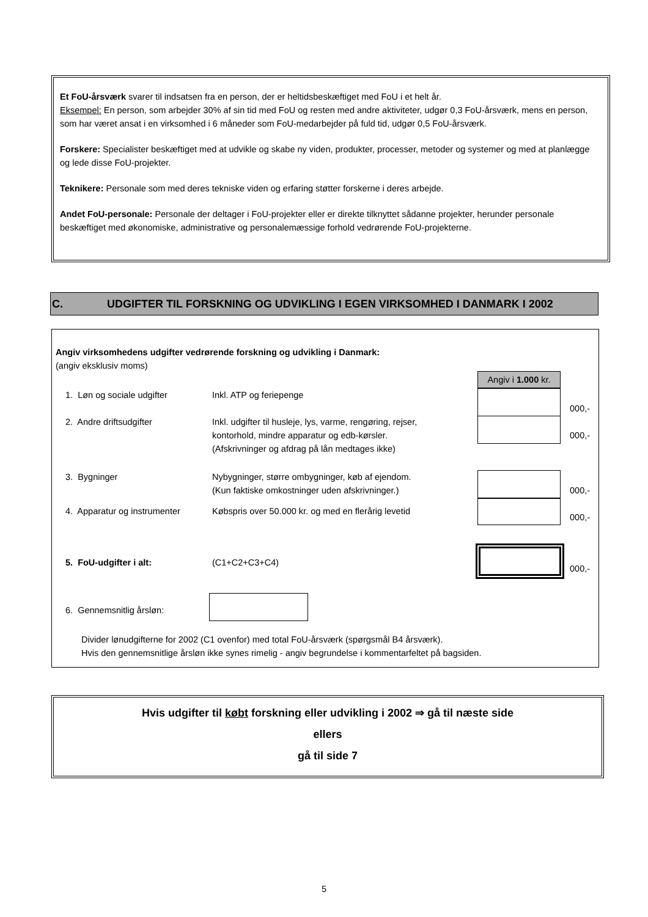Et FoU-årsværk svarer til indsatsen fra en person, der er heltidsbeskæftiget med FoU i et helt år.
Eksempel: En person, som arbejder 30% af sin tid med FoU og resten med andre aktiviteter, udgør 0,3 FoU-årsværk, mens en person, som har været ansat i en virksomhed i 6 måneder som FoU-medarbejder på fuld tid, udgør 0,5 FoU-årsværk.
Forskere: Specialister beskæftiget med at udvikle og skabe ny viden, produkter, processer, metoder og systemer og med at planlægge og lede disse FoU-projekter.
Teknikere: Personale som med deres tekniske viden og erfaring støtter forskerne i deres arbejde.
Andet FoU-personale: Personale der deltager i FoU-projekter eller er direkte tilknyttet sådanne projekter, herunder personale beskæftiget med økonomiske, administrative og personalemæssige forhold vedrørende FoU-projekterne.
C. UDGIFTER TIL FORSKNING OG UDVIKLING I EGEN VIRKSOMHED I DANMARK I 2002
Angiv virksomhedens udgifter vedrørende forskning og udvikling i Danmark:
(angiv eksklusiv moms)
Angiv i 1.000 kr.
1. Løn og sociale udgifter Inkl. ATP og feriepenge
000,-
2. Andre driftsudgifter
Inkl. udgifter til husleje, lys, varme, rengøring, rejser,
kontorhold, mindre apparatur og edb-kørsler.
(Afskrivninger og afdrag på lån medtages ikke)
000,-
3. Bygninger
Nybygninger, større ombygninger, køb af ejendom.
(Kun faktiske omkostninger uden afskrivninger.)
000,-
4. Apparatur og instrumenter
Købspris over 50.000 kr. og med en flerårig levetid
000,-
5. FoU-udgifter i alt: (C1+C2+C3+C4)
000,-
6. Gennemsnitlig årsløn:
Divider lønudgifterne for 2002 (C1 ovenfor) med total FoU-årsværk (spørgsmål B4 årsværk).
Hvis den gennemsnitlige årsløn ikke synes rimelig - angiv begrundelse i kommentarfeltet på bagsiden.
Hvis udgifter til købt forskning eller udvikling i 2002 ⇒ gå til næste side
ellers
gå til side 7
5